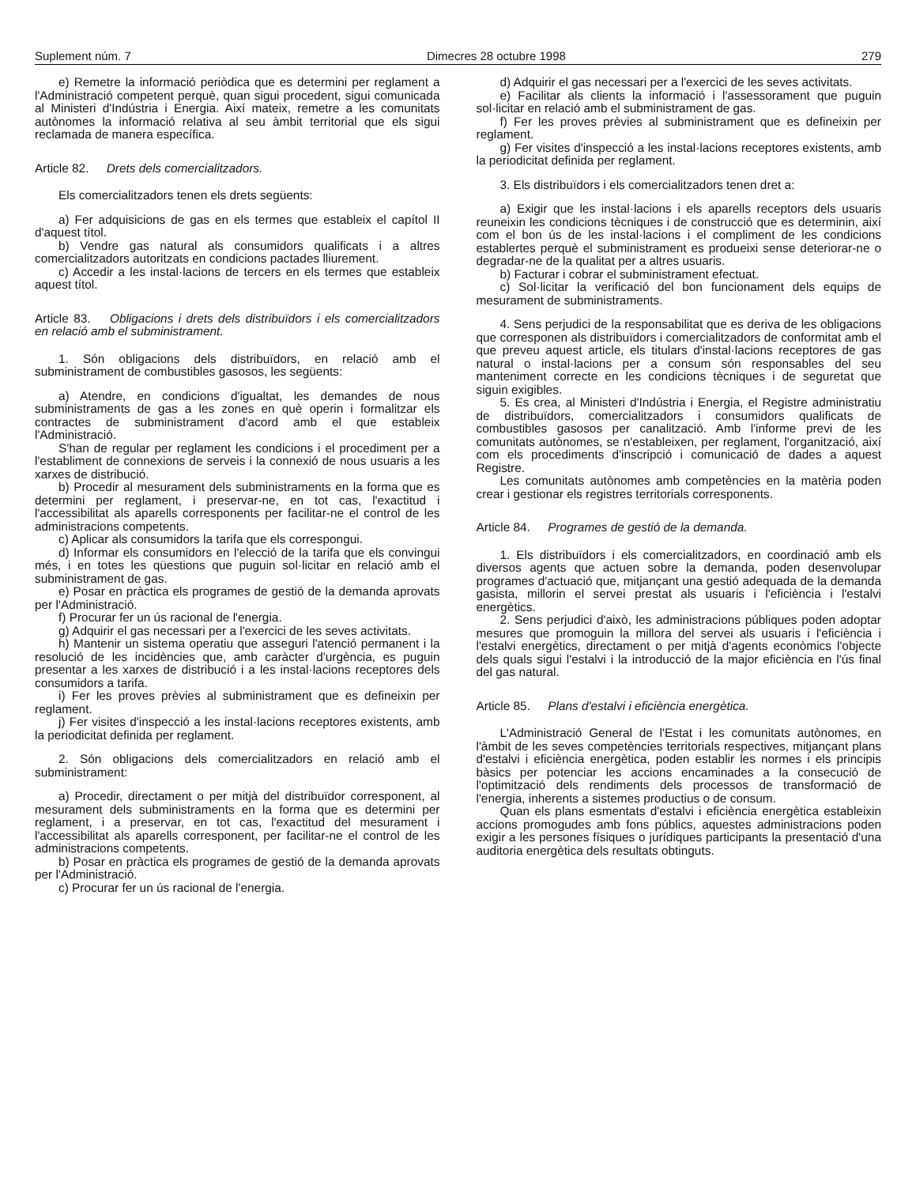Suplement núm. 7 Dimecres 28 octubre 1998 279
e) Remetre la informació periòdica que es determini per reglament a l'Administració competent perquè, quan sigui procedent, sigui comunicada al Ministeri d'Indústria i Energia. Així mateix, remetre a les comunitats autònomes la informació relativa al seu àmbit territorial que els sigui reclamada de manera específica.
Article 82. Drets dels comercialitzadors.
Els comercialitzadors tenen els drets següents:
a) Fer adquisicions de gas en els termes que estableix el capítol II d'aquest títol.
b) Vendre gas natural als consumidors qualificats i a altres comercialitzadors autoritzats en condicions pactades lliurement.
c) Accedir a les instal·lacions de tercers en els termes que estableix aquest títol.
Article 83. Obligacions i drets dels distribuïdors i els comercialitzadors en relació amb el subministrament.
1. Són obligacions dels distribuïdors, en relació amb el subministrament de combustibles gasosos, les següents:
a) Atendre, en condicions d'igualtat, les demandes de nous subministraments de gas a les zones en què operin i formalitzar els contractes de subministrament d'acord amb el que estableix l'Administració.
S'han de regular per reglament les condicions i el procediment per a l'establiment de connexions de serveis i la connexió de nous usuaris a les xarxes de distribució.
b) Procedir al mesurament dels subministraments en la forma que es determini per reglament, i preservar-ne, en tot cas, l'exactitud i l'accessibilitat als aparells corresponents per facilitar-ne el control de les administracions competents.
c) Aplicar als consumidors la tarifa que els correspongui.
d) Informar els consumidors en l'elecció de la tarifa que els convingui més, i en totes les qüestions que puguin sol·licitar en relació amb el subministrament de gas.
e) Posar en pràctica els programes de gestió de la demanda aprovats per l'Administració.
f) Procurar fer un ús racional de l'energia.
g) Adquirir el gas necessari per a l'exercici de les seves activitats.
h) Mantenir un sistema operatiu que asseguri l'atenció permanent i la resolució de les incidències que, amb caràcter d'urgència, es puguin presentar a les xarxes de distribució i a les instal·lacions receptores dels consumidors a tarifa.
i) Fer les proves prèvies al subministrament que es defineixin per reglament.
j) Fer visites d'inspecció a les instal·lacions receptores existents, amb la periodicitat definida per reglament.
2. Són obligacions dels comercialitzadors en relació amb el subministrament:
a) Procedir, directament o per mitjà del distribuïdor corresponent, al mesurament dels subministraments en la forma que es determini per reglament, i a preservar, en tot cas, l'exactitud del mesurament i l'accessibilitat als aparells corresponent, per facilitar-ne el control de les administracions competents.
b) Posar en pràctica els programes de gestió de la demanda aprovats per l'Administració.
c) Procurar fer un ús racional de l'energia.
d) Adquirir el gas necessari per a l'exercici de les seves activitats.
e) Facilitar als clients la informació i l'assessorament que puguin sol·licitar en relació amb el subministrament de gas.
f) Fer les proves prèvies al subministrament que es defineixin per reglament.
g) Fer visites d'inspecció a les instal·lacions receptores existents, amb la periodicitat definida per reglament.
3. Els distribuïdors i els comercialitzadors tenen dret a:
a) Exigir que les instal·lacions i els aparells receptors dels usuaris reuneixin les condicions tècniques i de construcció que es determinin, així com el bon ús de les instal·lacions i el compliment de les condicions establertes perquè el subministrament es produeixi sense deteriorar-ne o degradar-ne de la qualitat per a altres usuaris.
b) Facturar i cobrar el subministrament efectuat.
c) Sol·licitar la verificació del bon funcionament dels equips de mesurament de subministraments.
4. Sens perjudici de la responsabilitat que es deriva de les obligacions que corresponen als distribuïdors i comercialitzadors de conformitat amb el que preveu aquest article, els titulars d'instal·lacions receptores de gas natural o instal·lacions per a consum són responsables del seu manteniment correcte en les condicions tècniques i de seguretat que siguin exigibles.
5. Es crea, al Ministeri d'Indústria i Energia, el Registre administratiu de distribuïdors, comercialitzadors i consumidors qualificats de combustibles gasosos per canalització. Amb l'informe previ de les comunitats autònomes, se n'estableixen, per reglament, l'organització, així com els procediments d'inscripció i comunicació de dades a aquest Registre.
Les comunitats autònomes amb competències en la matèria poden crear i gestionar els registres territorials corresponents.
Article 84. Programes de gestió de la demanda.
1. Els distribuïdors i els comercialitzadors, en coordinació amb els diversos agents que actuen sobre la demanda, poden desenvolupar programes d'actuació que, mitjançant una gestió adequada de la demanda gasista, millorin el servei prestat als usuaris i l'eficiència i l'estalvi energètics.
2. Sens perjudici d'això, les administracions públiques poden adoptar mesures que promoguin la millora del servei als usuaris i l'eficiència i l'estalvi energètics, directament o per mitjà d'agents econòmics l'objecte dels quals sigui l'estalvi i la introducció de la major eficiència en l'ús final del gas natural.
Article 85. Plans d'estalvi i eficiència energètica.
L'Administració General de l'Estat i les comunitats autònomes, en l'àmbit de les seves competències territorials respectives, mitjançant plans d'estalvi i eficiència energètica, poden establir les normes i els principis bàsics per potenciar les accions encaminades a la consecució de l'optimització dels rendiments dels processos de transformació de l'energia, inherents a sistemes productius o de consum.
Quan els plans esmentats d'estalvi i eficiència energètica estableixin accions promogudes amb fons públics, aquestes administracions poden exigir a les persones físiques o jurídiques participants la presentació d'una auditoria energètica dels resultats obtinguts.